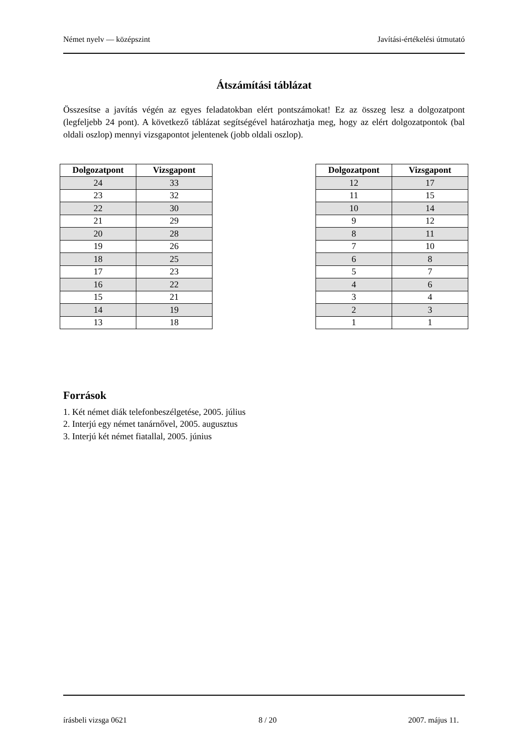Német nyelv — középszint Javítási-értékelési útmutató
Átszámítási táblázat
Összesítse a javítás végén az egyes feladatokban elért pontszámokat! Ez az összeg lesz a dolgozatpont (legfeljebb 24 pont). A következő táblázat segítségével határozhatja meg, hogy az elért dolgozatpontok (bal oldali oszlop) mennyi vizsgapontot jelentenek (jobb oldali oszlop).
| Dolgozatpont | Vizsgapont |
| --- | --- |
| 24 | 33 |
| 23 | 32 |
| 22 | 30 |
| 21 | 29 |
| 20 | 28 |
| 19 | 26 |
| 18 | 25 |
| 17 | 23 |
| 16 | 22 |
| 15 | 21 |
| 14 | 19 |
| 13 | 18 |
| Dolgozatpont | Vizsgapont |
| --- | --- |
| 12 | 17 |
| 11 | 15 |
| 10 | 14 |
| 9 | 12 |
| 8 | 11 |
| 7 | 10 |
| 6 | 8 |
| 5 | 7 |
| 4 | 6 |
| 3 | 4 |
| 2 | 3 |
| 1 | 1 |
Források
1. Két német diák telefonbeszélgetése, 2005. július
2. Interjú egy német tanárnővel, 2005. augusztus
3. Interjú két német fiatallal, 2005. június
írásbeli vizsga 0621 8 / 20 2007. május 11.